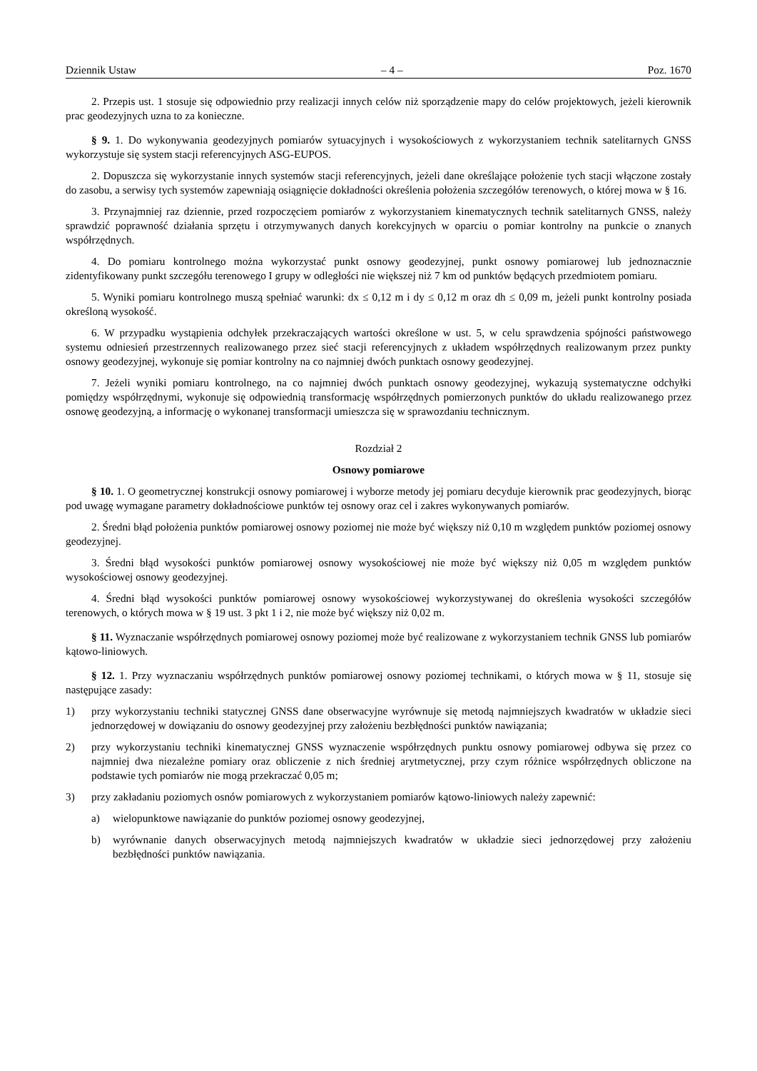Dziennik Ustaw – 4 – Poz. 1670
2. Przepis ust. 1 stosuje się odpowiednio przy realizacji innych celów niż sporządzenie mapy do celów projektowych, jeżeli kierownik prac geodezyjnych uzna to za konieczne.
§ 9. 1. Do wykonywania geodezyjnych pomiarów sytuacyjnych i wysokościowych z wykorzystaniem technik satelitarnych GNSS wykorzystuje się system stacji referencyjnych ASG-EUPOS.
2. Dopuszcza się wykorzystanie innych systemów stacji referencyjnych, jeżeli dane określające położenie tych stacji włączone zostały do zasobu, a serwisy tych systemów zapewniają osiągnięcie dokładności określenia położenia szczegółów terenowych, o której mowa w § 16.
3. Przynajmniej raz dziennie, przed rozpoczęciem pomiarów z wykorzystaniem kinematycznych technik satelitarnych GNSS, należy sprawdzić poprawność działania sprzętu i otrzymywanych danych korekcyjnych w oparciu o pomiar kontrolny na punkcie o znanych współrzędnych.
4. Do pomiaru kontrolnego można wykorzystać punkt osnowy geodezyjnej, punkt osnowy pomiarowej lub jednoznacznie zidentyfikowany punkt szczegółu terenowego I grupy w odległości nie większej niż 7 km od punktów będących przedmiotem pomiaru.
5. Wyniki pomiaru kontrolnego muszą spełniać warunki: dx ≤ 0,12 m i dy ≤ 0,12 m oraz dh ≤ 0,09 m, jeżeli punkt kontrolny posiada określoną wysokość.
6. W przypadku wystąpienia odchyłek przekraczających wartości określone w ust. 5, w celu sprawdzenia spójności państwowego systemu odniesień przestrzennych realizowanego przez sieć stacji referencyjnych z układem współrzędnych realizowanym przez punkty osnowy geodezyjnej, wykonuje się pomiar kontrolny na co najmniej dwóch punktach osnowy geodezyjnej.
7. Jeżeli wyniki pomiaru kontrolnego, na co najmniej dwóch punktach osnowy geodezyjnej, wykazują systematyczne odchyłki pomiędzy współrzędnymi, wykonuje się odpowiednią transformację współrzędnych pomierzonych punktów do układu realizowanego przez osnowę geodezyjną, a informację o wykonanej transformacji umieszcza się w sprawozdaniu technicznym.
Rozdział 2
Osnowy pomiarowe
§ 10. 1. O geometrycznej konstrukcji osnowy pomiarowej i wyborze metody jej pomiaru decyduje kierownik prac geodezyjnych, biorąc pod uwagę wymagane parametry dokładnościowe punktów tej osnowy oraz cel i zakres wykonywanych pomiarów.
2. Średni błąd położenia punktów pomiarowej osnowy poziomej nie może być większy niż 0,10 m względem punktów poziomej osnowy geodezyjnej.
3. Średni błąd wysokości punktów pomiarowej osnowy wysokościowej nie może być większy niż 0,05 m względem punktów wysokościowej osnowy geodezyjnej.
4. Średni błąd wysokości punktów pomiarowej osnowy wysokościowej wykorzystywanej do określenia wysokości szczegółów terenowych, o których mowa w § 19 ust. 3 pkt 1 i 2, nie może być większy niż 0,02 m.
§ 11. Wyznaczanie współrzędnych pomiarowej osnowy poziomej może być realizowane z wykorzystaniem technik GNSS lub pomiarów kątowo-liniowych.
§ 12. 1. Przy wyznaczaniu współrzędnych punktów pomiarowej osnowy poziomej technikami, o których mowa w § 11, stosuje się następujące zasady:
1) przy wykorzystaniu techniki statycznej GNSS dane obserwacyjne wyrównuje się metodą najmniejszych kwadratów w układzie sieci jednorzędowej w dowiązaniu do osnowy geodezyjnej przy założeniu bezbłędności punktów nawiązania;
2) przy wykorzystaniu techniki kinematycznej GNSS wyznaczenie współrzędnych punktu osnowy pomiarowej odbywa się przez co najmniej dwa niezależne pomiary oraz obliczenie z nich średniej arytmetycznej, przy czym różnice współrzędnych obliczone na podstawie tych pomiarów nie mogą przekraczać 0,05 m;
3) przy zakładaniu poziomych osnów pomiarowych z wykorzystaniem pomiarów kątowo-liniowych należy zapewnić:
a) wielopunktowe nawiązanie do punktów poziomej osnowy geodezyjnej,
b) wyrównanie danych obserwacyjnych metodą najmniejszych kwadratów w układzie sieci jednorzędowej przy założeniu bezbłędności punktów nawiązania.